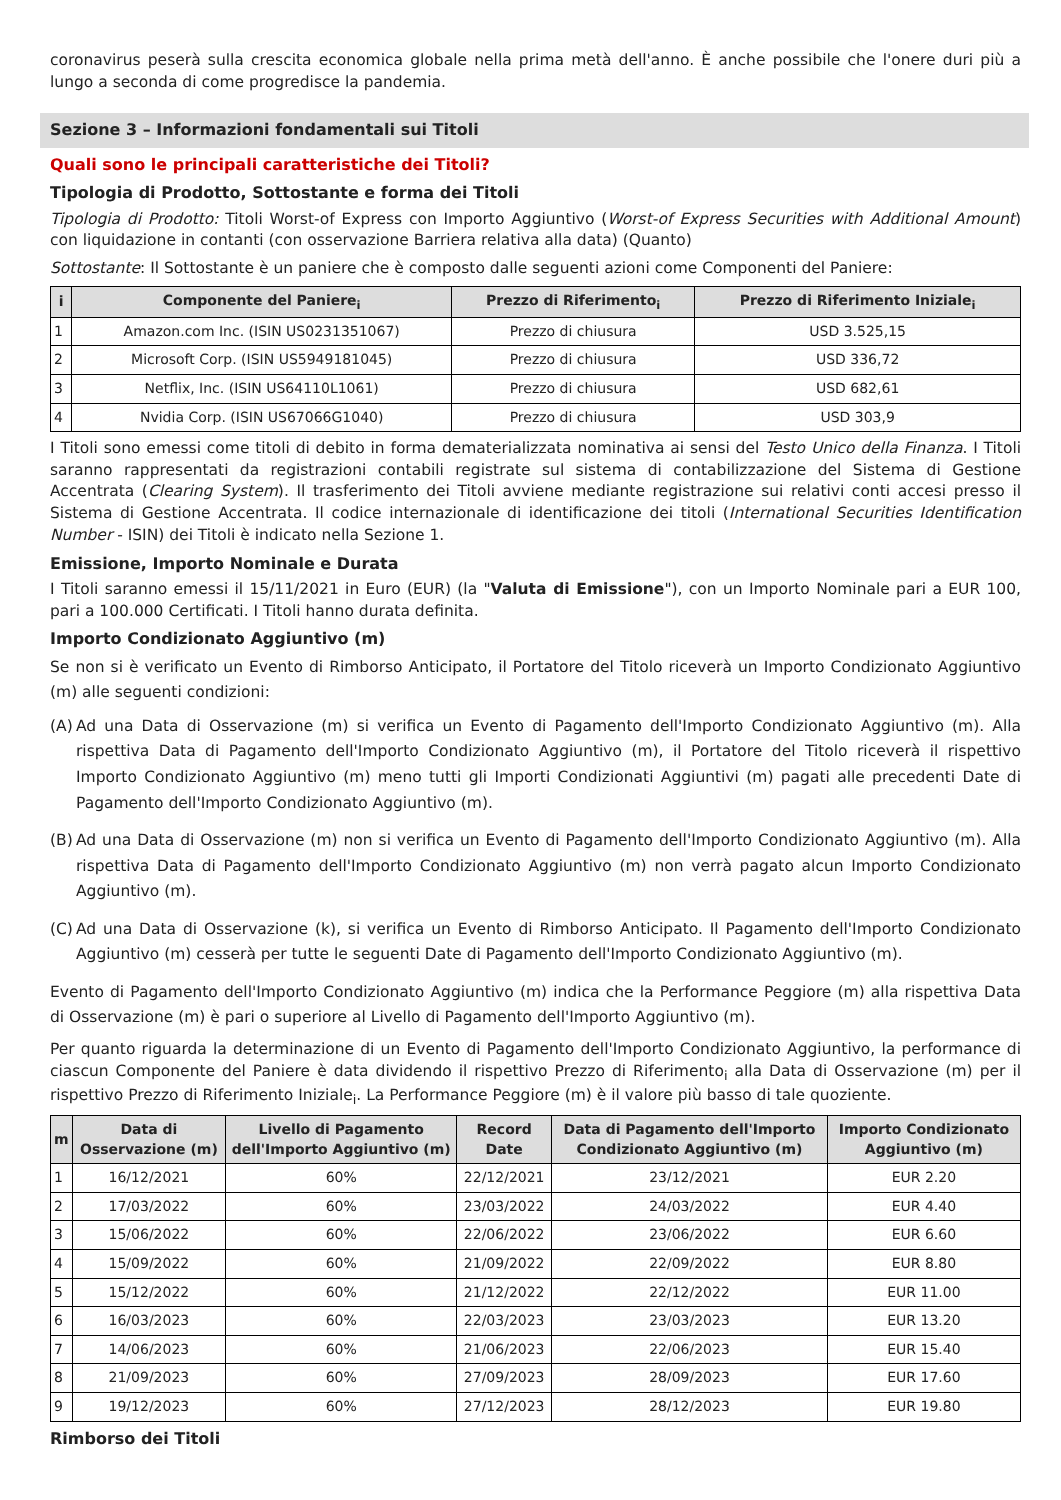coronavirus peserà sulla crescita economica globale nella prima metà dell'anno. È anche possibile che l'onere duri più a lungo a seconda di come progredisce la pandemia.
Sezione 3 – Informazioni fondamentali sui Titoli
Quali sono le principali caratteristiche dei Titoli?
Tipologia di Prodotto, Sottostante e forma dei Titoli
Tipologia di Prodotto: Titoli Worst-of Express con Importo Aggiuntivo (Worst-of Express Securities with Additional Amount) con liquidazione in contanti (con osservazione Barriera relativa alla data) (Quanto)
Sottostante: Il Sottostante è un paniere che è composto dalle seguenti azioni come Componenti del Paniere:
| i | Componente del Paniere<sub>i</sub> | Prezzo di Riferimento<sub>i</sub> | Prezzo di Riferimento Iniziale<sub>i</sub> |
| --- | --- | --- | --- |
| 1 | Amazon.com Inc. (ISIN US0231351067) | Prezzo di chiusura | USD 3.525,15 |
| 2 | Microsoft Corp. (ISIN US5949181045) | Prezzo di chiusura | USD 336,72 |
| 3 | Netflix, Inc. (ISIN US64110L1061) | Prezzo di chiusura | USD 682,61 |
| 4 | Nvidia Corp. (ISIN US67066G1040) | Prezzo di chiusura | USD 303,9 |
I Titoli sono emessi come titoli di debito in forma dematerializzata nominativa ai sensi del Testo Unico della Finanza. I Titoli saranno rappresentati da registrazioni contabili registrate sul sistema di contabilizzazione del Sistema di Gestione Accentrata (Clearing System). Il trasferimento dei Titoli avviene mediante registrazione sui relativi conti accesi presso il Sistema di Gestione Accentrata. Il codice internazionale di identificazione dei titoli (International Securities Identification Number - ISIN) dei Titoli è indicato nella Sezione 1.
Emissione, Importo Nominale e Durata
I Titoli saranno emessi il 15/11/2021 in Euro (EUR) (la "Valuta di Emissione"), con un Importo Nominale pari a EUR 100, pari a 100.000 Certificati. I Titoli hanno durata definita.
Importo Condizionato Aggiuntivo (m)
Se non si è verificato un Evento di Rimborso Anticipato, il Portatore del Titolo riceverà un Importo Condizionato Aggiuntivo (m) alle seguenti condizioni:
(A) Ad una Data di Osservazione (m) si verifica un Evento di Pagamento dell'Importo Condizionato Aggiuntivo (m). Alla rispettiva Data di Pagamento dell'Importo Condizionato Aggiuntivo (m), il Portatore del Titolo riceverà il rispettivo Importo Condizionato Aggiuntivo (m) meno tutti gli Importi Condizionati Aggiuntivi (m) pagati alle precedenti Date di Pagamento dell'Importo Condizionato Aggiuntivo (m).
(B) Ad una Data di Osservazione (m) non si verifica un Evento di Pagamento dell'Importo Condizionato Aggiuntivo (m). Alla rispettiva Data di Pagamento dell'Importo Condizionato Aggiuntivo (m) non verrà pagato alcun Importo Condizionato Aggiuntivo (m).
(C) Ad una Data di Osservazione (k), si verifica un Evento di Rimborso Anticipato. Il Pagamento dell'Importo Condizionato Aggiuntivo (m) cesserà per tutte le seguenti Date di Pagamento dell'Importo Condizionato Aggiuntivo (m).
Evento di Pagamento dell'Importo Condizionato Aggiuntivo (m) indica che la Performance Peggiore (m) alla rispettiva Data di Osservazione (m) è pari o superiore al Livello di Pagamento dell'Importo Aggiuntivo (m).
Per quanto riguarda la determinazione di un Evento di Pagamento dell'Importo Condizionato Aggiuntivo, la performance di ciascun Componente del Paniere è data dividendo il rispettivo Prezzo di Riferimento<sub>i</sub> alla Data di Osservazione (m) per il rispettivo Prezzo di Riferimento Iniziale<sub>i</sub>. La Performance Peggiore (m) è il valore più basso di tale quoziente.
| m | Data di Osservazione (m) | Livello di Pagamento dell'Importo Aggiuntivo (m) | Record Date | Data di Pagamento dell'Importo Condizionato Aggiuntivo (m) | Importo Condizionato Aggiuntivo (m) |
| --- | --- | --- | --- | --- | --- |
| 1 | 16/12/2021 | 60% | 22/12/2021 | 23/12/2021 | EUR 2.20 |
| 2 | 17/03/2022 | 60% | 23/03/2022 | 24/03/2022 | EUR 4.40 |
| 3 | 15/06/2022 | 60% | 22/06/2022 | 23/06/2022 | EUR 6.60 |
| 4 | 15/09/2022 | 60% | 21/09/2022 | 22/09/2022 | EUR 8.80 |
| 5 | 15/12/2022 | 60% | 21/12/2022 | 22/12/2022 | EUR 11.00 |
| 6 | 16/03/2023 | 60% | 22/03/2023 | 23/03/2023 | EUR 13.20 |
| 7 | 14/06/2023 | 60% | 21/06/2023 | 22/06/2023 | EUR 15.40 |
| 8 | 21/09/2023 | 60% | 27/09/2023 | 28/09/2023 | EUR 17.60 |
| 9 | 19/12/2023 | 60% | 27/12/2023 | 28/12/2023 | EUR 19.80 |
Rimborso dei Titoli